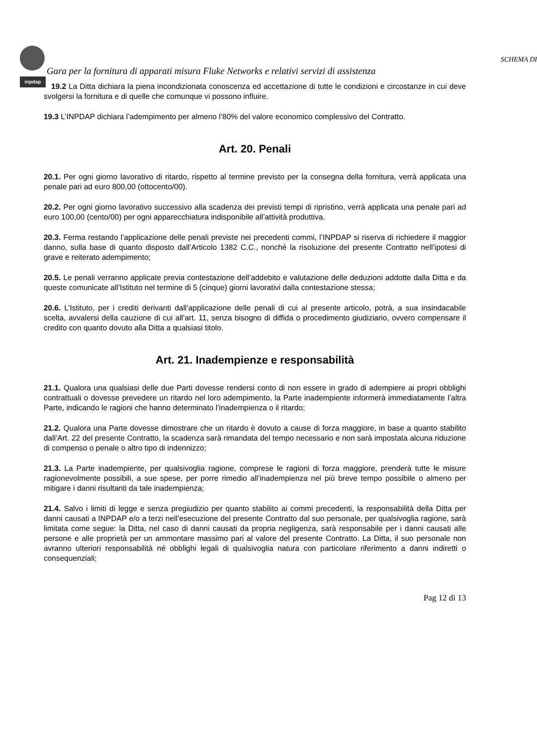inpdap
SCHEMA DI
Gara per la fornitura di apparati misura Fluke Networks e relativi servizi di assistenza
19.2 La Ditta dichiara la piena incondizionata conoscenza ed accettazione di tutte le condizioni e circostanze in cui deve svolgersi la fornitura e di quelle che comunque vi possono influire.
19.3 L’INPDAP dichiara l’adempimento per almeno l’80% del valore economico complessivo del Contratto.
Art. 20. Penali
20.1. Per ogni giorno lavorativo di ritardo, rispetto al termine previsto per la consegna della fornitura, verrà applicata una penale pari ad euro 800,00 (ottocento/00).
20.2. Per ogni giorno lavorativo successivo alla scadenza dei previsti tempi di ripristino, verrà applicata una penale pari ad euro 100,00 (cento/00) per ogni apparecchiatura indisponibile all’attività produttiva.
20.3. Ferma restando l’applicazione delle penali previste nei precedenti commi, l’INPDAP si riserva di richiedere il maggior danno, sulla base di quanto disposto dall’Articolo 1382 C.C., nonché la risoluzione del presente Contratto nell’ipotesi di grave e reiterato adempimento;
20.5. Le penali verranno applicate previa contestazione dell’addebito e valutazione delle deduzioni addotte dalla Ditta e da queste comunicate all’Istituto nel termine di 5 (cinque) giorni lavorativi dalla contestazione stessa;
20.6. L’Istituto, per i crediti derivanti dall’applicazione delle penali di cui al presente articolo, potrà, a sua insindacabile scelta, avvalersi della cauzione di cui all’art. 11, senza bisogno di diffida o procedimento giudiziario, ovvero compensare il credito con quanto dovuto alla Ditta a qualsiasi titolo.
Art. 21. Inadempienze e responsabilità
21.1. Qualora una qualsiasi delle due Parti dovesse rendersi conto di non essere in grado di adempiere ai propri obblighi contrattuali o dovesse prevedere un ritardo nel loro adempimento, la Parte inadempiente informerà immediatamente l’altra Parte, indicando le ragioni che hanno determinato l’inadempienza o il ritardo;
21.2. Qualora una Parte dovesse dimostrare che un ritardo è dovuto a cause di forza maggiore, in base a quanto stabilito dall’Art. 22 del presente Contratto, la scadenza sarà rimandata del tempo necessario e non sarà impostata alcuna riduzione di compenso o penale o altro tipo di indennizzo;
21.3. La Parte inadempiente, per qualsivoglia ragione, comprese le ragioni di forza maggiore, prenderà tutte le misure ragionevolmente possibili, a sue spese, per porre rimedio all’inadempienza nel più breve tempo possibile o almeno per mitigare i danni risultanti da tale inadempienza;
21.4. Salvo i limiti di legge e senza pregiudizio per quanto stabilito ai commi precedenti, la responsabilità della Ditta per danni causati a INPDAP e/o a terzi nell’esecuzione del presente Contratto dal suo personale, per qualsivoglia ragione, sarà limitata come segue: la Ditta, nel caso di danni causati da propria negligenza, sarà responsabile per i danni causati alle persone e alle proprietà per un ammontare massimo pari al valore del presente Contratto. La Ditta, il suo personale non avranno ulteriori responsabilità né obblighi legali di qualsivoglia natura con particolare riferimento a danni indiretti o consequenziali;
Pag 12 di 13